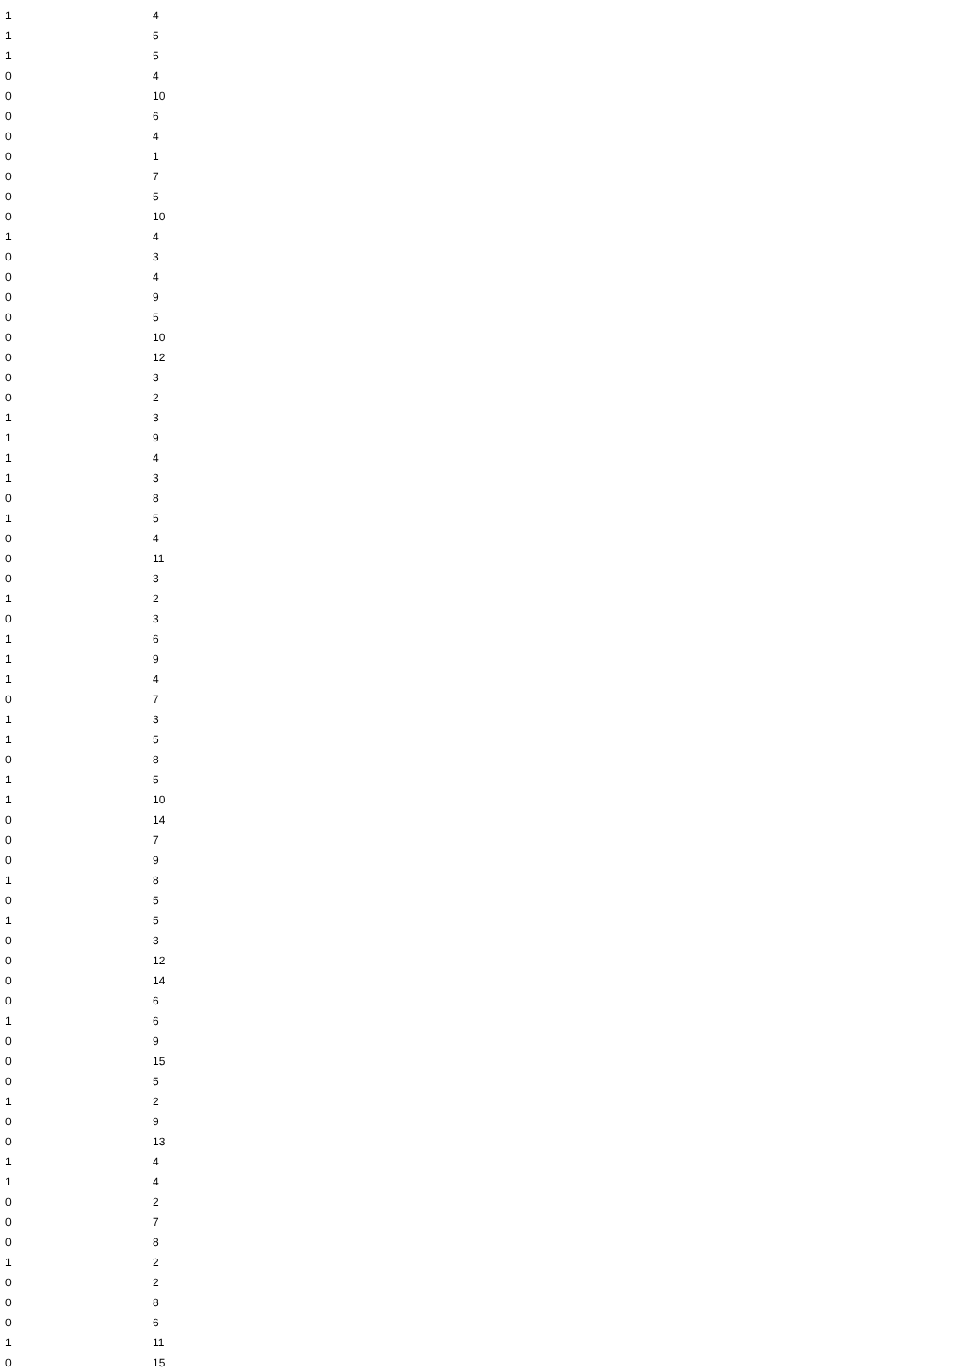| 1 | 4 |
| 1 | 5 |
| 1 | 5 |
| 0 | 4 |
| 0 | 10 |
| 0 | 6 |
| 0 | 4 |
| 0 | 1 |
| 0 | 7 |
| 0 | 5 |
| 0 | 10 |
| 1 | 4 |
| 0 | 3 |
| 0 | 4 |
| 0 | 9 |
| 0 | 5 |
| 0 | 10 |
| 0 | 12 |
| 0 | 3 |
| 0 | 2 |
| 1 | 3 |
| 1 | 9 |
| 1 | 4 |
| 1 | 3 |
| 0 | 8 |
| 1 | 5 |
| 0 | 4 |
| 0 | 11 |
| 0 | 3 |
| 1 | 2 |
| 0 | 3 |
| 1 | 6 |
| 1 | 9 |
| 1 | 4 |
| 0 | 7 |
| 1 | 3 |
| 1 | 5 |
| 0 | 8 |
| 1 | 5 |
| 1 | 10 |
| 0 | 14 |
| 0 | 7 |
| 0 | 9 |
| 1 | 8 |
| 0 | 5 |
| 1 | 5 |
| 0 | 3 |
| 0 | 12 |
| 0 | 14 |
| 0 | 6 |
| 1 | 6 |
| 0 | 9 |
| 0 | 15 |
| 0 | 5 |
| 1 | 2 |
| 0 | 9 |
| 0 | 13 |
| 1 | 4 |
| 1 | 4 |
| 0 | 2 |
| 0 | 7 |
| 0 | 8 |
| 1 | 2 |
| 0 | 2 |
| 0 | 8 |
| 0 | 6 |
| 1 | 11 |
| 0 | 15 |